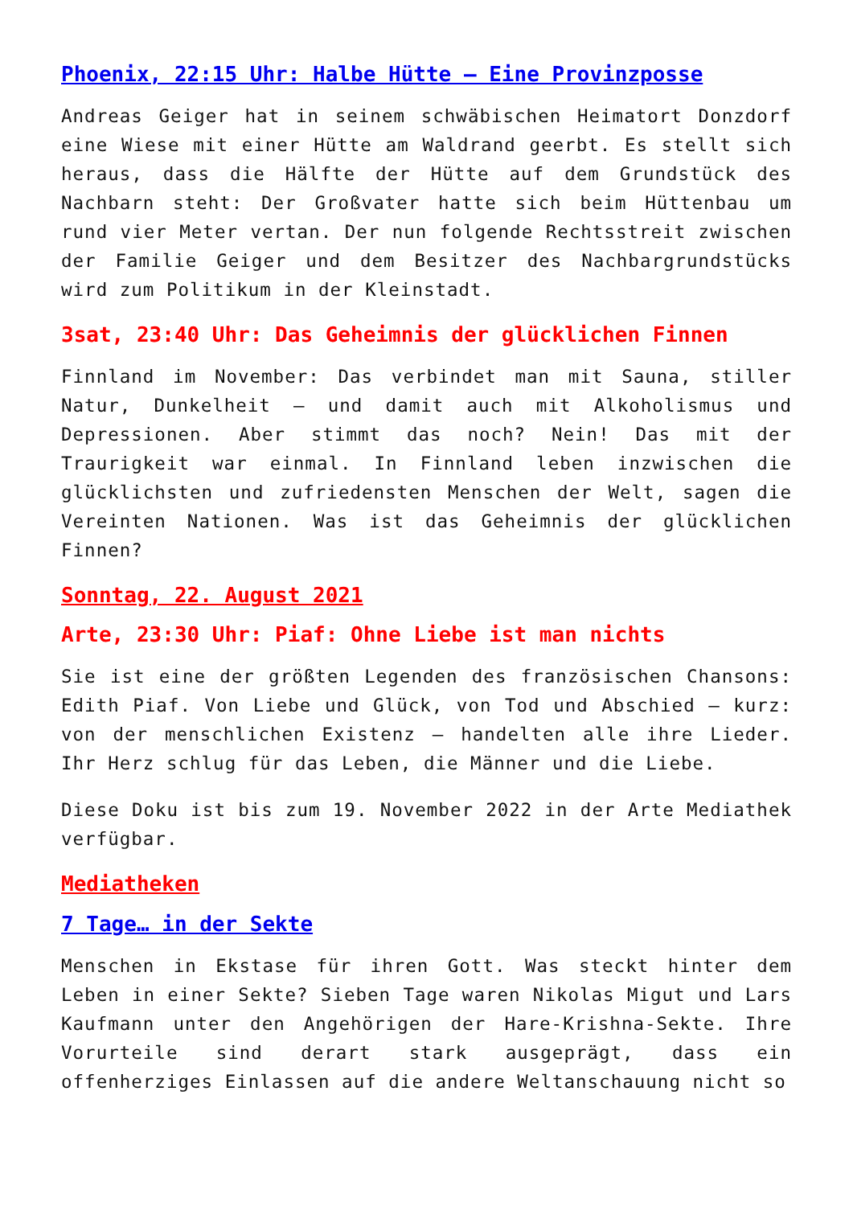Phoenix, 22:15 Uhr: Halbe Hütte – Eine Provinzposse
Andreas Geiger hat in seinem schwäbischen Heimatort Donzdorf eine Wiese mit einer Hütte am Waldrand geerbt. Es stellt sich heraus, dass die Hälfte der Hütte auf dem Grundstück des Nachbarn steht: Der Großvater hatte sich beim Hüttenbau um rund vier Meter vertan. Der nun folgende Rechtsstreit zwischen der Familie Geiger und dem Besitzer des Nachbargrundstücks wird zum Politikum in der Kleinstadt.
3sat, 23:40 Uhr: Das Geheimnis der glücklichen Finnen
Finnland im November: Das verbindet man mit Sauna, stiller Natur, Dunkelheit – und damit auch mit Alkoholismus und Depressionen. Aber stimmt das noch? Nein! Das mit der Traurigkeit war einmal. In Finnland leben inzwischen die glücklichsten und zufriedensten Menschen der Welt, sagen die Vereinten Nationen. Was ist das Geheimnis der glücklichen Finnen?
Sonntag, 22. August 2021
Arte, 23:30 Uhr: Piaf: Ohne Liebe ist man nichts
Sie ist eine der größten Legenden des französischen Chansons: Edith Piaf. Von Liebe und Glück, von Tod und Abschied – kurz: von der menschlichen Existenz – handelten alle ihre Lieder. Ihr Herz schlug für das Leben, die Männer und die Liebe.
Diese Doku ist bis zum 19. November 2022 in der Arte Mediathek verfügbar.
Mediatheken
7 Tage… in der Sekte
Menschen in Ekstase für ihren Gott. Was steckt hinter dem Leben in einer Sekte? Sieben Tage waren Nikolas Migut und Lars Kaufmann unter den Angehörigen der Hare-Krishna-Sekte. Ihre Vorurteile sind derart stark ausgeprägt, dass ein offenherziges Einlassen auf die andere Weltanschauung nicht so